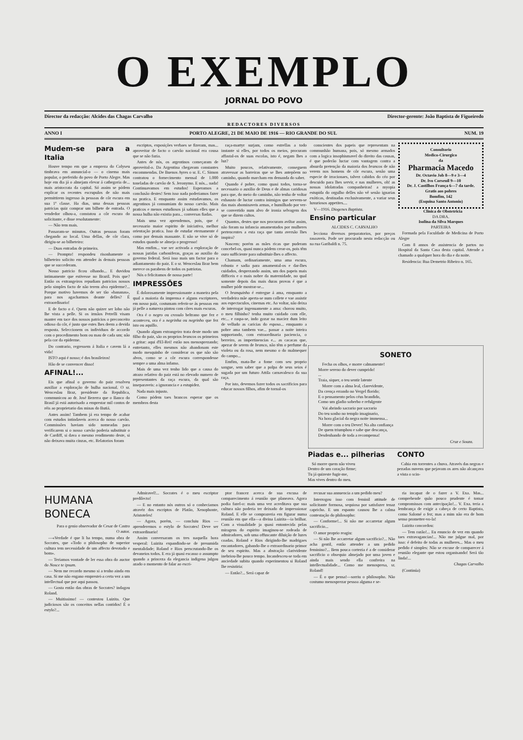O EXEMPLO
JORNAL DO POVO
Director da redacção: Alcides das Chagas Carvalho Director-gerente: João Baptista de Figueiredo
REDACTORES DIVERSOS
ANNO I PORTO ALEGRE, 21 DE MAIO DE 1916 — RIO GRANDE DO SUL NUM. 19
Mudem-se para a Italia
Houve tempo em que a empreza do Colyseu timbrava em annuncial-o — o cinema mais popular, o preferido do povo de Porto Alegre. Mas hoje em dia já o almejam elevar á cathegoria de... mais aristocrata da capital. Só assim se pódem explicar os recentes escrupulos de não mais permittirem ingresso ás pessoas de côr escura em sua 1ª classe. Ha dias, uma dessas pessoas patricias quiz comprar um bilhete de entrada. O vendedor olhou-a, constatou a côr escura do solicitante, e disse resolutamente:
— Não tem mais.
Passaram-se minutos. Outras pessoas foram chegando ao local. Uma dellas, de côr clara, dirigiu-se ao bilheteiro:
— Duas entradas de primeira.
— Prompto! respondeu risonhamente o bilheteiro solicito em attender ás demais pessoas que se succederam.
Nosso patricio ficou olhando... E duvidou intimamente que estivesse no Brazil. Pois que? Então os extrangeiros repudiam patricios nossos pelo simples facto de não terem alva epiderme?... Porque motivo havemos de ser tão «bananas», para nos agacharmos deante delles? É extraordinario!
E de facto o é. Quem não quizer ser lobo não lhe vista a pelle. Si os irmãos Petrelli visam manter em tace dos nossos patricios o preconceito odioso da côr, é justo que estes lhes deem a devida resposta. Seleccionem os individuos de accordo com o procedimento bom ou mau de cada um; não pela cor da epiderme.
Do contrario, regressem á Italia e cavem lá a vida!
ISTO aqui é nosso; é dos brasileiros!
Hão de se convencer disso!
AFINAL!...
Eis que afinal o governo do paiz resolveu auxiliar a exploração de hulha nacional. O sr. Wenceslau Braz, presidente da Republica, communicou ao dr. José Bezerra que o Banco do Brasil já está autorisado a emprestar mil contos de réis ao proprietario das minas do Butiá.
Antes assim! Tambem já era tempo de acabar com estudos intindaveis acerca do nosso carvão. Commissões haviam sido nomeadas para verificarem si o nosso carvão poderia substituir o de Cardiff, si dava o mesmo rendimento deste, si não deixava muita cinzas, etc. Relatorios foram
escriptos, exposições verbaes se fizeram, mas... aproveitar de facto o carvão nacional era cousa que se não fazia.
Antes de nós, os argentinos começaram de aproveital-o. Da Argentina chegavam constantes encommendas. De Buenos Ayres o sr. E. C. Simon contratou o fornecimento mensal de 1.000 toneladas de carvão de S. Jeronymo. E nós... nada! Continuavamos em estudos! Esperamos a conclusão destes! Sem isso nada poderiamos fazer na pratica. E emquanto assim estudavamos, os argentinos já consumiam do nosso carvão. Mais praticos e menos estudiosos já sabiam elles que a nossa hulha não existia para... conversas fiadas.
Mais uma vez aprendemos, pois, que é necessario maior espirito de iniciativa, melhor orientação pratica. Isso de estudar eternamente é como por demais massante. E não se vive só de estudos quando se almeja o progresso!
Mas emfim... vae ser activada a exploração de nossas jazidas carboniferas, graças ao auxilio do governo federal. Será isso mais um factor para o adiantamento do paiz. E o sr. Wenceslau Braz bem merece os parabens de todos os patriotas.
Nós o felicitamos de nossa parte!
IMPRESSÕES
É dolorosamente impressionante a maneira pela qual a maioria da imprensa e alguns escriptores, em nosso paiz, costumam referir-se ás pessoas em já pelle a natureza pintou com côres mais escuras.
Ora é o negro ou creoulo beltrano que fez e aconteceu, ora é a negrinha ou negrinho que fez isto ou aquillo.
Quando algum extrangeiro trata deste modo um filho do paiz, são os proprios brancos os primeiros a gritar: aqui d'El-Rei! estão nos menosprezando; entretanto, elles mesmos não abandonam este modo mesquinho de considerar os que não são alvos, como se a côr escura correspondesse sempre a uma alma infamo.
Mais de uma vez tenho lido que a causa do atrazo relativo do paiz está no elevado numero de representantes da raça escura, da qual são inseparaveis: a ignorancia e a estupidez.
Nada mais injusto.
Como pódem taes brancos esperar que os membros desta
raça-martyr surjam, como estrellas a todo instante si elles, por todos os meios, procuram affastal-os de suas escolas, isto é, negam lhes a luz?
Muito poucos, relativamente, conseguem atravessar as barreiras que se lhes antepõem no caminho, quando marcham em demanda do saber.
Quando é pobre, como quasi todos, torna-se necessario o auxilio de Deus e de almas caridosas para que, do meio do caminho, não tenha de voltar exhausto de luctar contra inimigos que servem-se das mais abominaveis armas, e humilhado por ver-se convertido num alvo de ironia selvagem dos que se dizem cultos.
Quantos, destes que nos procuram aviltar assim, não foram na infancia amamentados por mulheres pertencentes a esta raça que tanta aversão lhes inspira?
Nascem; porém as mães ricas que puderam concebel-os, quasi nunca pódem crear-os, pois têm ouro sufficiente para substituir-lhes o affecto.
Chamam, ordinariamente, uma ama escura, robusta e sadia para amamental-os e dar-lhes cuidados, desprezando assim, um dos papeis mais difficeis e o mais nobre da maternidade, no qual somente depois das mais duras provas é que a mulher póde mostrar-se...
O branquinho é entregue á ama, emquanto a verdadeira mãe aperta-se num collete e vae assistir aos espectaculos, cinemas etc. Ao voltar, não deixa de interrogar ingenuamente a ama: chorou muito, o meu filhinho? tenha muito cuidado com elle, etc... e raspa-se, indo gozar na maciez dum leito de velludo as caricias do esposo... emquanto a pobre ama tambem vae... passar a noite inteira supportando, com extraordinaria paciencia, o berreiro, as impertinencias e... as cacacas que, apezar de serem de branco, não têm o perfume da violeta ou da rosa, nem mesmo o do malmequer do campo...
Emfim, mata-lhe a fome com seu proprio sangue, sem saber que a polpa de seus seios é sugada por um futuro Attila carnavalesco da sua raça.
Por isto, devemos fazer todos os sacrificios para educar nossos filhos, afim de tornal-os
conscientes dos papeis que representam na communhão humana, pois, só mesmo armados com a logica insophismavel do direito das cousas, é que poderão luctar com vantagem contra a absurda pretenção da maioria dos brancos de não verem nos homens de côr escura, senão uma especie de irracionaes, talvez cahidos do céo por descuido para lhes servir, e nas mulheres, oh! as nossas idolatradas companheiras! a myopia estupida do orgulho delles não vê senão ignarias exóticas, destinadas exclusivamente, a variar seus luxuriosos appetites....
V—1916. Diogenes Baptista.
Ensino particular
ALCIDES C. CARVALHO
lecciona diversos preparatorios, por preços rasoaveis. Pode ser procurado nesta redacção ou na rua Garibaldi n. 75.
Consultorio
Medico-Cirurgico
da
Pharmacia Macedo
Dr. Octavio Job 8—9 e 3—4
Dr. Ivo Corseuil 9—10
Dr. J. Castilhos França 6—7 da tarde.
Gratis aos pobres
Bomfim, 142
(Esquina Santo Antonio)
Clinica de Obstetricia
DA DRA.
Isolina da Silva Marques
PARTEIRA
Formada pela Faculdade de Medicina de Porto Alegre
Com 8 annos de assistencia de partos no Hospital da Santa Casa desta capital. Attende a chamado a qualquer hora do dia e da noite.
Residencia: Rua Demetrio Ribeiro n. 165.
SONETO
Fecha os olhos, e morre calmamente!
Morre sereno do dever cumprido!
...
Traia, siquer, o teu sentir latente
Morre com a alma leal, clarevidente,
Da crença errando no Vergel florido;
E o pensamento pelos céus brandido,
Como um gladio soberbo e refulgente
Vai abrindo sacrario por sacrario
Do teu sonho no templo imaginario,
Na hora glacial da negra noite immensa...
Morre com o teu Dever! Na alta confiança
De quem triumphou e sabe que descança,
Desdenhando de toda a recompensa!
Cruz e Souza.
Piadas e... pilherias
Só morre quem não viveu
Dentro de um coração firme;
Tu já quizeste fugir-me,
Mas vives dentro do meu.
CONTO
Cahia em torrentes a chuva. Através das negras e pezadas nuvens que pejavam os ares não alcançava a vista o scin-
HUMANA BONECA
Para o genio observador de Cesar de Castro
O autor.
—«Verdade é que li ha tempo, numa obra de Socrates, que «Todo o philosopho de superior cultura tem necessidade de um affecto devotado e bom».
— Teriamos vontade de ler essa obra do auctor do Nosce te ipsum.
— Nem me recordo mesmo si a tenho ainda em casa. Si me não engano emprestei-a certa vez a um intellectual que por aqui passou.
— Gosta então das obras de Socrates? indagou Roland.
— Muitissimo! — contestou Luizita. Que judiciosos são os conceitos nellas contidos! É o estylo?...
Admiravel!... Socrates é o meu escriptor predilecto!
— E no entanto nós outros só o conheciamos atravéz dos escriptos de Platão, Xenophonte, Aristoteles!
— Agora, porém, — concluiu Rios — aprenderemos o estylo de Socrates! Deve ser extraordinario!
Assim conversaram os tres naquella hora vesperal: Luizita expandindo-se de presumida mentalidade; Roland e Rios perscrutando-lhe os devaneios todos. E era já quasi escasso o assumpto quando a princeza da elegancia indigena julgou azado o momento de falar ao escri-
ptor francez acerca de sua excusa de comparecimento á reunião que planeava. Agora podia fazel-o: mais uma vez acreditava que sua cultura não poderia ter deixado de impressionar Roland. E elle se comprazeria em figurar numa reunião em que ella—a divina Luizita—ia brilhar. Com a visualidade ja quasi entontecida pelas miragens do espirito imaginou-se rodeada de admiradores, sob uma offuscante diluição de luzes coadas. Roland e Rios dirigindo-lhe madrigaes encantadores, gabando-lhe o extraordinario primor de seu espirito. Mas a abstração clarividente inebriou-lhe pouco tempo. Incandesceu-se toda em anciedade subita quando experimentou si Roland lhe resistiria:
— Então?... Será capaz de
recusar sua annuencia a um pedido meu?
Interrogou isso com feminil attitude de solicitante formosa, sequiosa por satisfazer tenaz capricho. E um espanto causou lhe a calma contestação do philosopho:
— Conforme!... Si não me accarretar algum sacrificio...
O amor proprio reagiu:
— Si não lhe accarretar algum sacrificio?... Não acha gentil, então attender a um pedido feminino?... Bem pouca cortezia é a de considerar sacrificio o obsequio almejado por uma joven e ainda mais sendo ella confreira na intellectualidade... Como me menospresa, sr. Roland!
— É o que pensa!—sorriu o philosopho. Não costumo menosprezar pessoa alguma e se-
ria incapaz de o fazer a V. Exa. Mas... comprehende quão pouco prudente é tomar compromissos com antecipação!... V. Exa. teria a lembrança de exigir a cabeça de certo Baptista, como Salomé o fez; mas a mim não era de bom senso prometter-vo-la!
Luizita concordou:
— Tem razão!... Eu enuncio de vez em quando taes extravagancias!... Não me julgue mal, por isso: é defeito de todas as mulheres... Mas o meu pedido é simples: Não se excuse de comparecer á reunião elegante que estou organisando! Será tão linda!...
Chagas Carvalho
(Continúa)